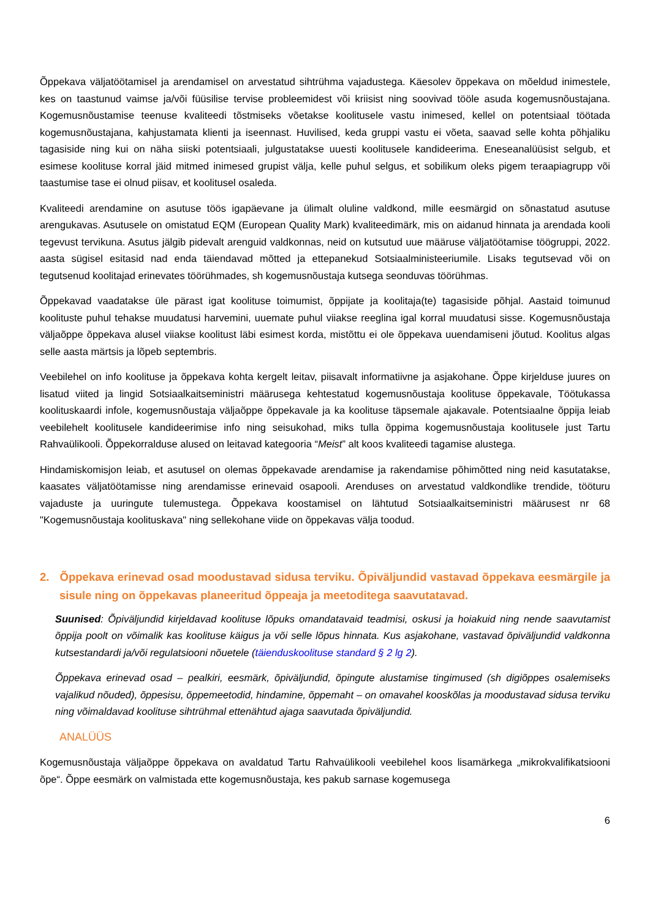Õppekava väljatöötamisel ja arendamisel on arvestatud sihtrühma vajadustega. Käesolev õppekava on mõeldud inimestele, kes on taastunud vaimse ja/või füüsilise tervise probleemidest või kriisist ning soovivad tööle asuda kogemusnõustajana. Kogemusnõustamise teenuse kvaliteedi tõstmiseks võetakse koolitusele vastu inimesed, kellel on potentsiaal töötada kogemusnõustajana, kahjustamata klienti ja iseennast. Huvilised, keda gruppi vastu ei võeta, saavad selle kohta põhjaliku tagasiside ning kui on näha siiski potentsiaali, julgustatakse uuesti koolitusele kandideerima. Eneseanalüüsist selgub, et esimese koolituse korral jäid mitmed inimesed grupist välja, kelle puhul selgus, et sobilikum oleks pigem teraapiagrupp või taastumise tase ei olnud piisav, et koolitusel osaleda.
Kvaliteedi arendamine on asutuse töös igapäevane ja ülimalt oluline valdkond, mille eesmärgid on sõnastatud asutuse arengukavas. Asutusele on omistatud EQM (European Quality Mark) kvaliteedimärk, mis on aidanud hinnata ja arendada kooli tegevust tervikuna. Asutus jälgib pidevalt arenguid valdkonnas, neid on kutsutud uue määruse väljatöötamise töögruppi, 2022. aasta sügisel esitasid nad enda täiendavad mõtted ja ettepanekud Sotsiaalministeeriumile. Lisaks tegutsevad või on tegutsenud koolitajad erinevates töörühmades, sh kogemusnõustaja kutsega seonduvas töörühmas.
Õppekavad vaadatakse üle pärast igat koolituse toimumist, õppijate ja koolitaja(te) tagasiside põhjal. Aastaid toimunud koolituste puhul tehakse muudatusi harvemini, uuemate puhul viiakse reeglina igal korral muudatusi sisse. Kogemusnõustaja väljaõppe õppekava alusel viiakse koolitust läbi esimest korda, mistõttu ei ole õppekava uuendamiseni jõutud. Koolitus algas selle aasta märtsis ja lõpeb septembris.
Veebilehel on info koolituse ja õppekava kohta kergelt leitav, piisavalt informatiivne ja asjakohane. Õppe kirjelduse juures on lisatud viited ja lingid Sotsiaalkaitseministri määrusega kehtestatud kogemusnõustaja koolituse õppekavale, Töötukassa koolituskaardi infole, kogemusnõustaja väljaõppe õppekavale ja ka koolituse täpsemale ajakavale. Potentsiaalne õppija leiab veebilehelt koolitusele kandideerimise info ning seisukohad, miks tulla õppima kogemusnõustaja koolitusele just Tartu Rahvaülikooli. Õppekorralduse alused on leitavad kategooria “Meist” alt koos kvaliteedi tagamise alustega.
Hindamiskomisjon leiab, et asutusel on olemas õppekavade arendamise ja rakendamise põhimõtted ning neid kasutatakse, kaasates väljatöötamisse ning arendamisse erinevaid osapooli. Arenduses on arvestatud valdkondlike trendide, tööturu vajaduste ja uuringute tulemustega. Õppekava koostamisel on lähtutud Sotsiaalkaitseministri määrusest nr 68 "Kogemusnõustaja koolituskava" ning sellekohane viide on õppekavas välja toodud.
2. Õppekava erinevad osad moodustavad sidusa terviku. Õpiväljundid vastavad õppekava eesmärgile ja sisule ning on õppekavas planeeritud õppeaja ja meetoditega saavutatavad.
Suunised: Õpiväljundid kirjeldavad koolituse lõpuks omandatavaid teadmisi, oskusi ja hoiakuid ning nende saavutamist õppija poolt on võimalik kas koolituse käigus ja või selle lõpus hinnata. Kus asjakohane, vastavad õpiväljundid valdkonna kutsestandardi ja/või regulatsiooni nõuetele (täienduskoolituse standard § 2 lg 2).
Õppekava erinevad osad – pealkiri, eesmärk, õpiväljundid, õpingute alustamise tingimused (sh digiõppes osalemiseks vajalikud nõuded), õppesisu, õppemeetodid, hindamine, õppemaht – on omavahel kooskõlas ja moodustavad sidusa terviku ning võimaldavad koolituse sihtrühmal ettenähtud ajaga saavutada õpiväljundid.
ANALÜÜS
Kogemusnõustaja väljaõppe õppekava on avaldatud Tartu Rahvaülikooli veebilehel koos lisamärkega „mikrokvalifikatsiooni õpe“. Õppe eesmärk on valmistada ette kogemusnõustaja, kes pakub sarnase kogemusega
6